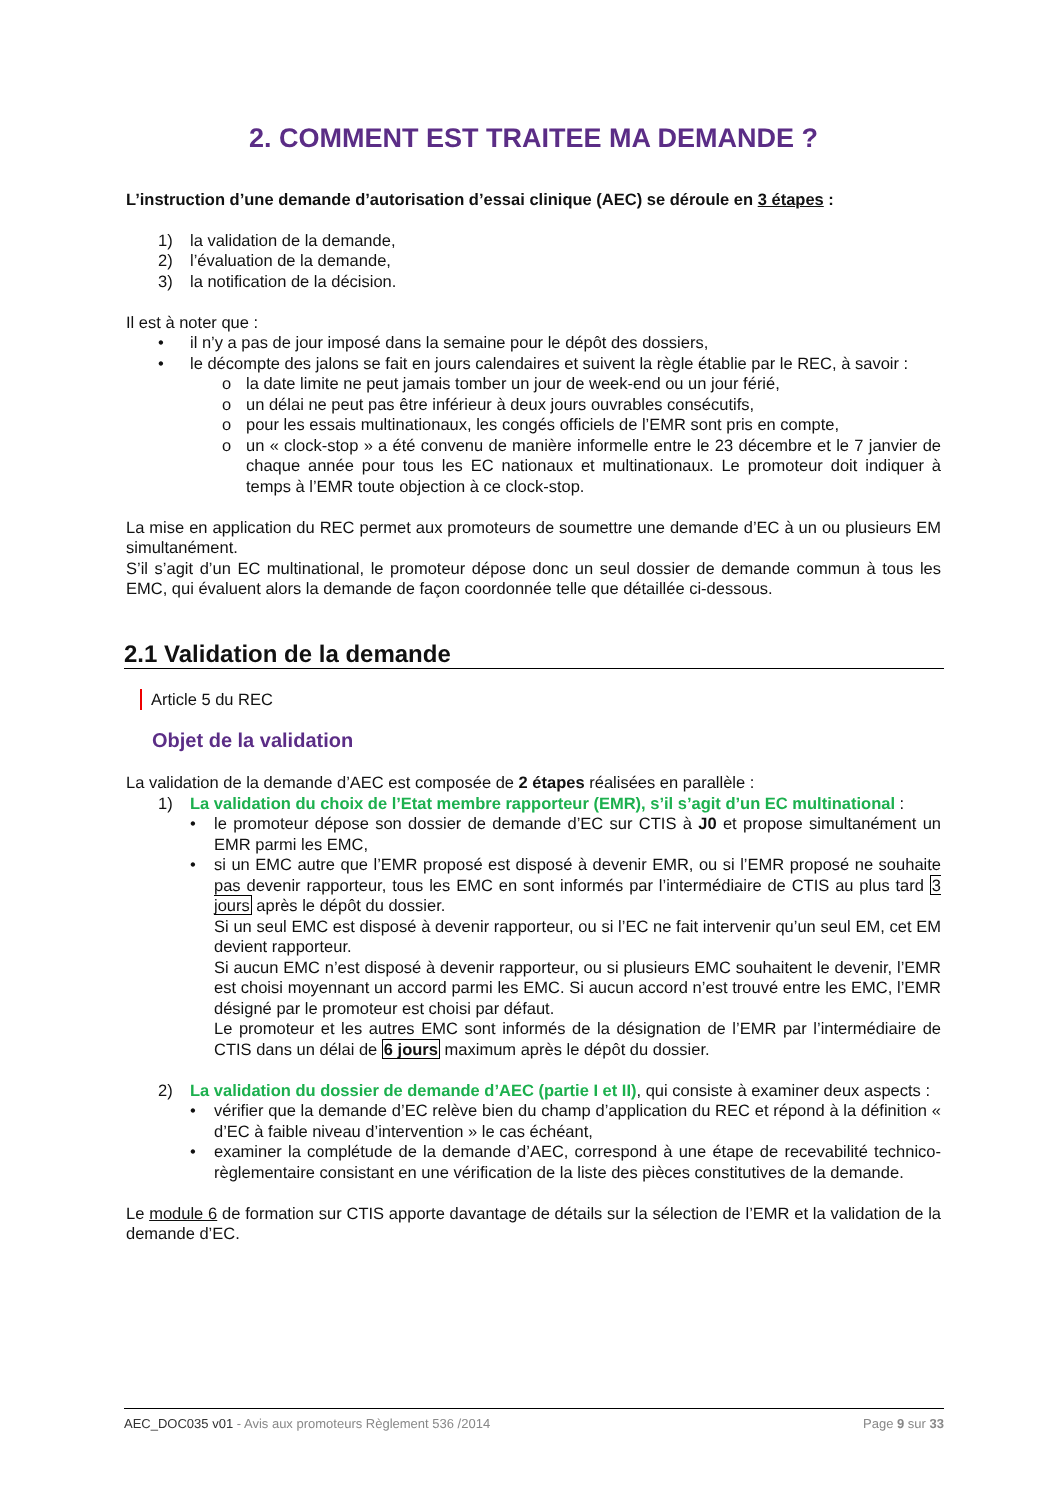2. COMMENT EST TRAITEE MA DEMANDE ?
L’instruction d’une demande d’autorisation d’essai clinique (AEC) se déroule en 3 étapes :
1) la validation de la demande,
2) l’évaluation de la demande,
3) la notification de la décision.
Il est à noter que :
• il n’y a pas de jour imposé dans la semaine pour le dépôt des dossiers,
• le décompte des jalons se fait en jours calendaires et suivent la règle établie par le REC, à savoir :
o la date limite ne peut jamais tomber un jour de week-end ou un jour férié,
o un délai ne peut pas être inférieur à deux jours ouvrables consécutifs,
o pour les essais multinationaux, les congés officiels de l’EMR sont pris en compte,
o un « clock-stop » a été convenu de manière informelle entre le 23 décembre et le 7 janvier de chaque année pour tous les EC nationaux et multinationaux. Le promoteur doit indiquer à temps à l’EMR toute objection à ce clock-stop.
La mise en application du REC permet aux promoteurs de soumettre une demande d’EC à un ou plusieurs EM simultanément.
S’il s’agit d’un EC multinational, le promoteur dépose donc un seul dossier de demande commun à tous les EMC, qui évaluent alors la demande de façon coordonnée telle que détaillée ci-dessous.
2.1 Validation de la demande
Article 5 du REC
Objet de la validation
La validation de la demande d’AEC est composée de 2 étapes réalisées en parallèle :
1) La validation du choix de l’Etat membre rapporteur (EMR), s’il s’agit d’un EC multinational :
• le promoteur dépose son dossier de demande d’EC sur CTIS à J0 et propose simultanément un EMR parmi les EMC,
• si un EMC autre que l’EMR proposé est disposé à devenir EMR, ou si l’EMR proposé ne souhaite pas devenir rapporteur, tous les EMC en sont informés par l’intermédiaire de CTIS au plus tard 3 jours après le dépôt du dossier.
Si un seul EMC est disposé à devenir rapporteur, ou si l’EC ne fait intervenir qu’un seul EM, cet EM devient rapporteur.
Si aucun EMC n’est disposé à devenir rapporteur, ou si plusieurs EMC souhaitent le devenir, l’EMR est choisi moyennant un accord parmi les EMC. Si aucun accord n’est trouvé entre les EMC, l’EMR désigné par le promoteur est choisi par défaut.
Le promoteur et les autres EMC sont informés de la désignation de l’EMR par l’intermédiaire de CTIS dans un délai de 6 jours maximum après le dépôt du dossier.
2) La validation du dossier de demande d’AEC (partie I et II), qui consiste à examiner deux aspects :
• vérifier que la demande d’EC relève bien du champ d’application du REC et répond à la définition « d’EC à faible niveau d’intervention » le cas échéant,
• examiner la complétude de la demande d’AEC, correspond à une étape de recevabilité technico-règlementaire consistant en une vérification de la liste des pièces constitutives de la demande.
Le module 6 de formation sur CTIS apporte davantage de détails sur la sélection de l’EMR et la validation de la demande d’EC.
AEC_DOC035 v01 - Avis aux promoteurs Règlement 536 /2014 Page 9 sur 33